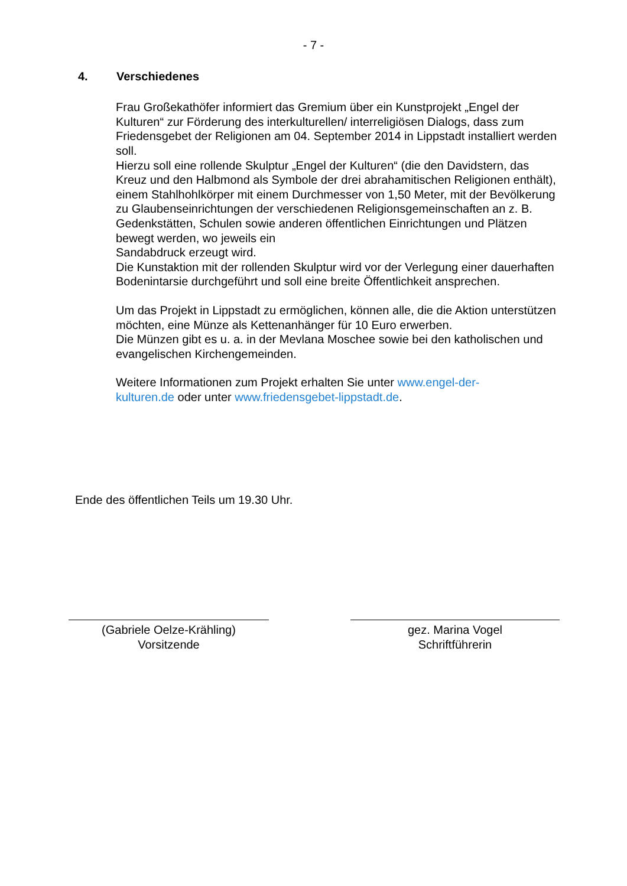- 7 -
4. Verschiedenes
Frau Großekathöfer informiert das Gremium über ein Kunstprojekt „Engel der Kulturen“ zur Förderung des interkulturellen/ interreligiösen Dialogs, dass zum Friedensgebet der Religionen am 04. September 2014 in Lippstadt installiert werden soll.
Hierzu soll eine rollende Skulptur „Engel der Kulturen“ (die den Davidstern, das Kreuz und den Halbmond als Symbole der drei abrahamitischen Religionen enthält), einem Stahlhohlkörper mit einem Durchmesser von 1,50 Meter, mit der Bevölkerung zu Glaubenseinrichtungen der verschiedenen Religionsgemeinschaften an z. B. Gedenkstätten, Schulen sowie anderen öffentlichen Einrichtungen und Plätzen bewegt werden, wo jeweils ein
Sandabdruck erzeugt wird.
Die Kunstaktion mit der rollenden Skulptur wird vor der Verlegung einer dauerhaften Bodenintarsie durchgeführt und soll eine breite Öffentlichkeit ansprechen.
Um das Projekt in Lippstadt zu ermöglichen, können alle, die die Aktion unterstützen möchten, eine Münze als Kettenanhänger für 10 Euro erwerben.
Die Münzen gibt es u. a. in der Mevlana Moschee sowie bei den katholischen und evangelischen Kirchengemeinden.
Weitere Informationen zum Projekt erhalten Sie unter www.engel-der-
kulturen.de oder unter www.friedensgebet-lippstadt.de.
Ende des öffentlichen Teils um 19.30 Uhr.
(Gabriele Oelze-Krähling)
Vorsitzende
gez. Marina Vogel
Schriftführerin